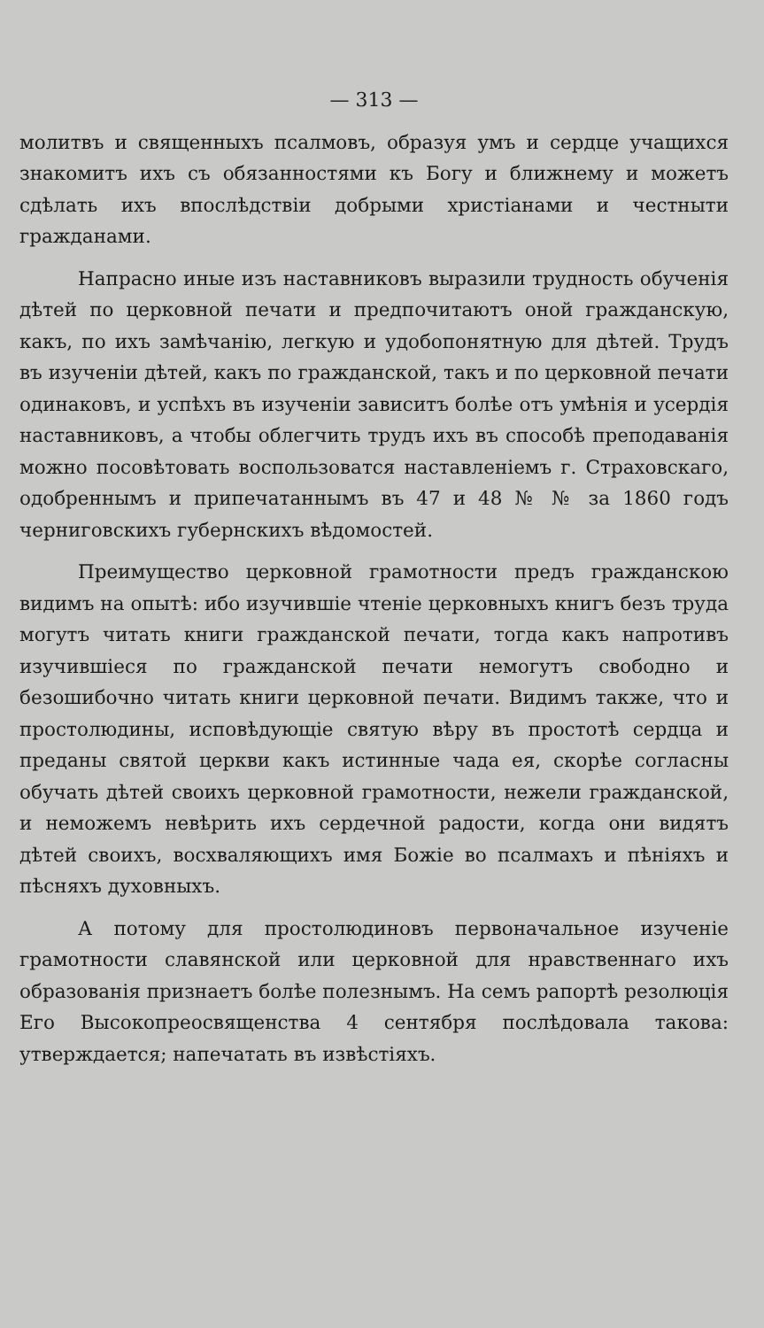— 313 —
молитвъ и священныхъ псалмовъ, образуя умъ и сердце учащихся знакомитъ ихъ съ обязанностями къ Богу и ближнему и можетъ сдѣлать ихъ впослѣдствіи добрыми христіанами и честныти гражданами.
Напрасно иные изъ наставниковъ выразили трудность обученія дѣтей по церковной печати и предпочитаютъ оной гражданскую, какъ, по ихъ замѣчанію, легкую и удобопонятную для дѣтей. Трудъ въ изученіи дѣтей, какъ по гражданской, такъ и по церковной печати одинаковъ, и успѣхъ въ изученіи зависитъ болѣе отъ умѣнія и усердія наставниковъ, а чтобы облегчить трудъ ихъ въ способѣ преподаванія можно посовѣтовать воспользоватся наставленіемъ г. Страховскаго, одобреннымъ и припечатаннымъ въ 47 и 48 № № за 1860 годъ черниговскихъ губернскихъ вѣдомостей.
Преимущество церковной грамотности предъ гражданскою видимъ на опытѣ: ибо изучившіе чтеніе церковныхъ книгъ безъ труда могутъ читать книги гражданской печати, тогда какъ напротивъ изучившіеся по гражданской печати немогутъ свободно и безошибочно читать книги церковной печати. Видимъ также, что и простолюдины, исповѣдующіе святую вѣру въ простотѣ сердца и преданы святой церкви какъ истинные чада ея, скорѣе согласны обучать дѣтей своихъ церковной грамотности, нежели гражданской, и неможемъ невѣрить ихъ сердечной радости, когда они видятъ дѣтей своихъ, восхваляющихъ имя Божіе во псалмахъ и пѣніяхъ и пѣсняхъ духовныхъ.
А потому для простолюдиновъ первоначальное изученіе грамотности славянской или церковной для нравственнаго ихъ образованія признаетъ болѣе полезнымъ. На семъ рапортѣ резолюція Его Высокопреосвященства 4 сентября послѣдовала такова: утверждается; напечатать въ извѣстіяхъ.